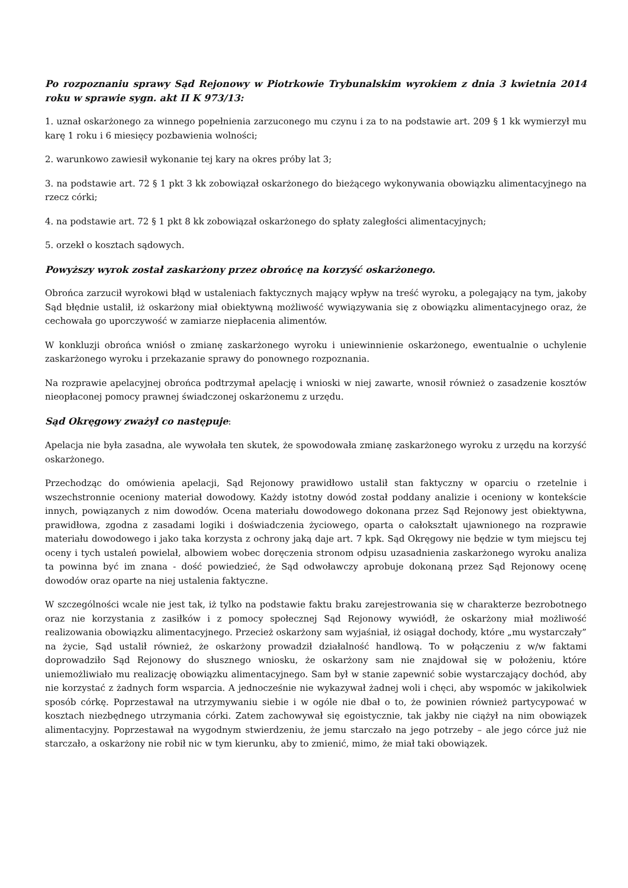Po rozpoznaniu sprawy Sąd Rejonowy w Piotrkowie Trybunalskim wyrokiem z dnia 3 kwietnia 2014 roku w sprawie sygn. akt II K 973/13:
1. uznał oskarżonego za winnego popełnienia zarzuconego mu czynu i za to na podstawie art. 209 § 1 kk wymierzył mu karę 1 roku i 6 miesięcy pozbawienia wolności;
2. warunkowo zawiesił wykonanie tej kary na okres próby lat 3;
3. na podstawie art. 72 § 1 pkt 3 kk zobowiązał oskarżonego do bieżącego wykonywania obowiązku alimentacyjnego na rzecz córki;
4. na podstawie art. 72 § 1 pkt 8 kk zobowiązał oskarżonego do spłaty zaległości alimentacyjnych;
5. orzekł o kosztach sądowych.
Powyższy wyrok został zaskarżony przez obrońcę na korzyść oskarżonego.
Obrońca zarzucił wyrokowi błąd w ustaleniach faktycznych mający wpływ na treść wyroku, a polegający na tym, jakoby Sąd błędnie ustalił, iż oskarżony miał obiektywną możliwość wywiązywania się z obowiązku alimentacyjnego oraz, że cechowała go uporczywość w zamiarze niepłacenia alimentów.
W konkluzji obrońca wniósł o zmianę zaskarżonego wyroku i uniewinnienie oskarżonego, ewentualnie o uchylenie zaskarżonego wyroku i przekazanie sprawy do ponownego rozpoznania.
Na rozprawie apelacyjnej obrońca podtrzymał apelację i wnioski w niej zawarte, wnosił również o zasadzenie kosztów nieopłaconej pomocy prawnej świadczonej oskarżonemu z urzędu.
Sąd Okręgowy zważył co następuje:
Apelacja nie była zasadna, ale wywołała ten skutek, że spowodowała zmianę zaskarżonego wyroku z urzędu na korzyść oskarżonego.
Przechodząc do omówienia apelacji, Sąd Rejonowy prawidłowo ustalił stan faktyczny w oparciu o rzetelnie i wszechstronnie oceniony materiał dowodowy. Każdy istotny dowód został poddany analizie i oceniony w kontekście innych, powiązanych z nim dowodów. Ocena materiału dowodowego dokonana przez Sąd Rejonowy jest obiektywna, prawidłowa, zgodna z zasadami logiki i doświadczenia życiowego, oparta o całokształt ujawnionego na rozprawie materiału dowodowego i jako taka korzysta z ochrony jaką daje art. 7 kpk. Sąd Okręgowy nie będzie w tym miejscu tej oceny i tych ustaleń powielał, albowiem wobec doręczenia stronom odpisu uzasadnienia zaskarżonego wyroku analiza ta powinna być im znana - dość powiedzieć, że Sąd odwoławczy aprobuje dokonaną przez Sąd Rejonowy ocenę dowodów oraz oparte na niej ustalenia faktyczne.
W szczególności wcale nie jest tak, iż tylko na podstawie faktu braku zarejestrowania się w charakterze bezrobotnego oraz nie korzystania z zasiłków i z pomocy społecznej Sąd Rejonowy wywiódł, że oskarżony miał możliwość realizowania obowiązku alimentacyjnego. Przecież oskarżony sam wyjaśniał, iż osiągał dochody, które „mu wystarczały” na życie, Sąd ustalił również, że oskarżony prowadził działalność handlową. To w połączeniu z w/w faktami doprowadziło Sąd Rejonowy do słusznego wniosku, że oskarżony sam nie znajdował się w położeniu, które uniemożliwiało mu realizację obowiązku alimentacyjnego. Sam był w stanie zapewnić sobie wystarczający dochód, aby nie korzystać z żadnych form wsparcia. A jednocześnie nie wykazywał żadnej woli i chęci, aby wspomóc w jakikolwiek sposób córkę. Poprzestawał na utrzymywaniu siebie i w ogóle nie dbał o to, że powinien również partycypować w kosztach niezbędnego utrzymania córki. Zatem zachowywał się egoistycznie, tak jakby nie ciążył na nim obowiązek alimentacyjny. Poprzestawał na wygodnym stwierdzeniu, że jemu starczało na jego potrzeby – ale jego córce już nie starczało, a oskarżony nie robił nic w tym kierunku, aby to zmienić, mimo, że miał taki obowiązek.